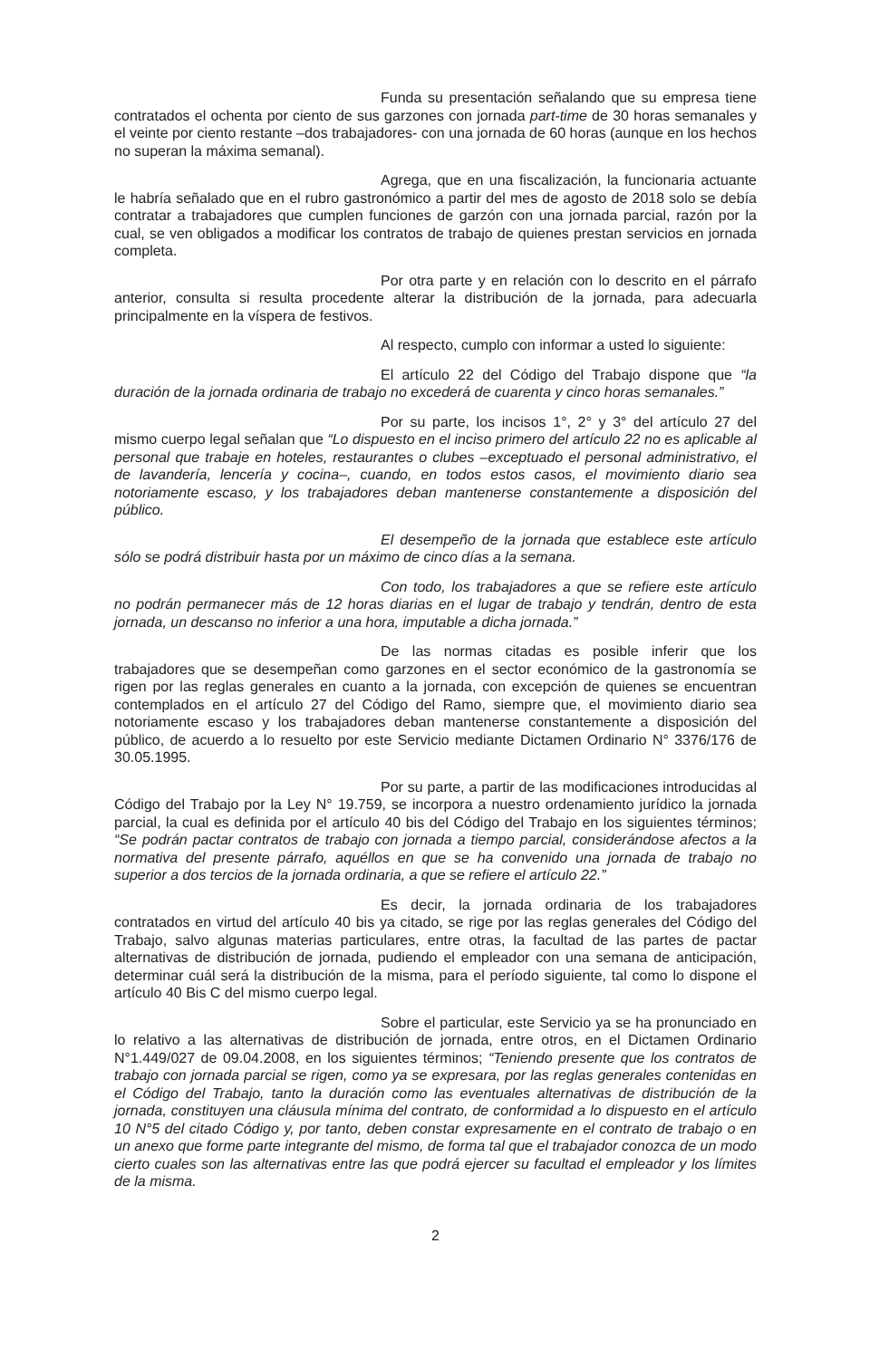Funda su presentación señalando que su empresa tiene contratados el ochenta por ciento de sus garzones con jornada part-time de 30 horas semanales y el veinte por ciento restante –dos trabajadores- con una jornada de 60 horas (aunque en los hechos no superan la máxima semanal).
Agrega, que en una fiscalización, la funcionaria actuante le habría señalado que en el rubro gastronómico a partir del mes de agosto de 2018 solo se debía contratar a trabajadores que cumplen funciones de garzón con una jornada parcial, razón por la cual, se ven obligados a modificar los contratos de trabajo de quienes prestan servicios en jornada completa.
Por otra parte y en relación con lo descrito en el párrafo anterior, consulta si resulta procedente alterar la distribución de la jornada, para adecuarla principalmente en la víspera de festivos.
Al respecto, cumplo con informar a usted lo siguiente:
El artículo 22 del Código del Trabajo dispone que “la duración de la jornada ordinaria de trabajo no excederá de cuarenta y cinco horas semanales.”
Por su parte, los incisos 1°, 2° y 3° del artículo 27 del mismo cuerpo legal señalan que “Lo dispuesto en el inciso primero del artículo 22 no es aplicable al personal que trabaje en hoteles, restaurantes o clubes –exceptuado el personal administrativo, el de lavandería, lencería y cocina–, cuando, en todos estos casos, el movimiento diario sea notoriamente escaso, y los trabajadores deban mantenerse constantemente a disposición del público.
El desempeño de la jornada que establece este artículo sólo se podrá distribuir hasta por un máximo de cinco días a la semana.
Con todo, los trabajadores a que se refiere este artículo no podrán permanecer más de 12 horas diarias en el lugar de trabajo y tendrán, dentro de esta jornada, un descanso no inferior a una hora, imputable a dicha jornada.”
De las normas citadas es posible inferir que los trabajadores que se desempeñan como garzones en el sector económico de la gastronomía se rigen por las reglas generales en cuanto a la jornada, con excepción de quienes se encuentran contemplados en el artículo 27 del Código del Ramo, siempre que, el movimiento diario sea notoriamente escaso y los trabajadores deban mantenerse constantemente a disposición del público, de acuerdo a lo resuelto por este Servicio mediante Dictamen Ordinario N° 3376/176 de 30.05.1995.
Por su parte, a partir de las modificaciones introducidas al Código del Trabajo por la Ley N° 19.759, se incorpora a nuestro ordenamiento jurídico la jornada parcial, la cual es definida por el artículo 40 bis del Código del Trabajo en los siguientes términos; “Se podrán pactar contratos de trabajo con jornada a tiempo parcial, considerándose afectos a la normativa del presente párrafo, aquéllos en que se ha convenido una jornada de trabajo no superior a dos tercios de la jornada ordinaria, a que se refiere el artículo 22.”
Es decir, la jornada ordinaria de los trabajadores contratados en virtud del artículo 40 bis ya citado, se rige por las reglas generales del Código del Trabajo, salvo algunas materias particulares, entre otras, la facultad de las partes de pactar alternativas de distribución de jornada, pudiendo el empleador con una semana de anticipación, determinar cuál será la distribución de la misma, para el período siguiente, tal como lo dispone el artículo 40 Bis C del mismo cuerpo legal.
Sobre el particular, este Servicio ya se ha pronunciado en lo relativo a las alternativas de distribución de jornada, entre otros, en el Dictamen Ordinario N°1.449/027 de 09.04.2008, en los siguientes términos; “Teniendo presente que los contratos de trabajo con jornada parcial se rigen, como ya se expresara, por las reglas generales contenidas en el Código del Trabajo, tanto la duración como las eventuales alternativas de distribución de la jornada, constituyen una cláusula mínima del contrato, de conformidad a lo dispuesto en el artículo 10 N°5 del citado Código y, por tanto, deben constar expresamente en el contrato de trabajo o en un anexo que forme parte integrante del mismo, de forma tal que el trabajador conozca de un modo cierto cuales son las alternativas entre las que podrá ejercer su facultad el empleador y los límites de la misma.
2